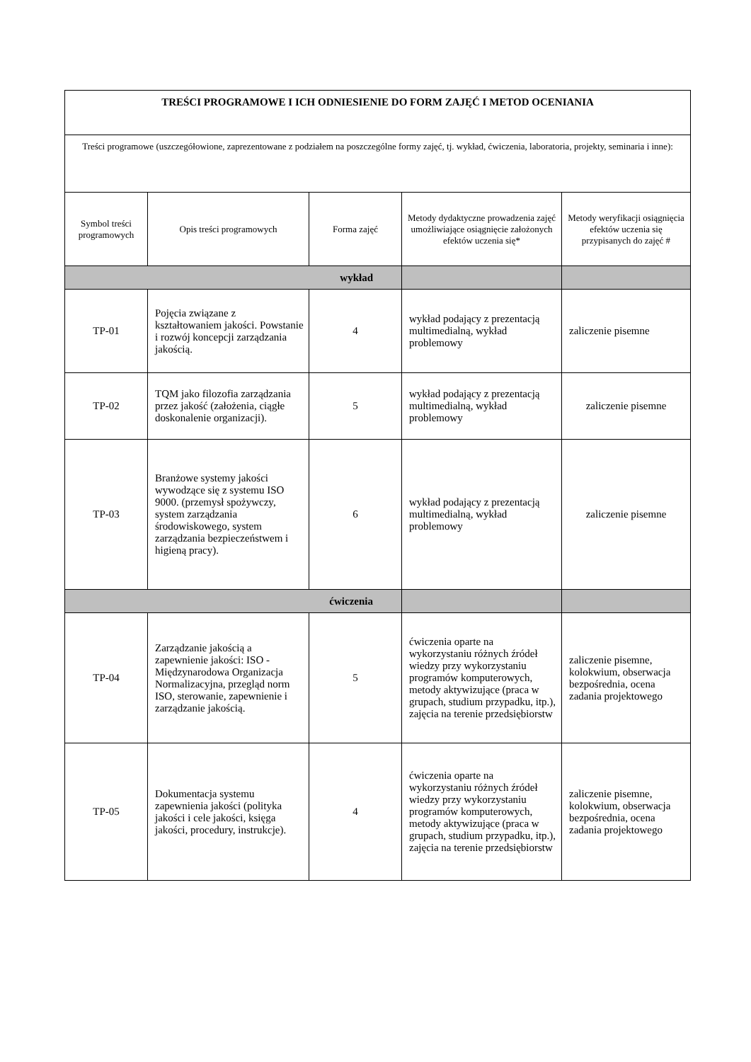| TREŚCI PROGRAMOWE I ICH ODNIESIENIE DO FORM ZAJĘĆ I METOD OCENIANIA | | | | |
| Treści programowe (uszczegółowione, zaprezentowane z podziałem na poszczególne formy zajęć, tj. wykład, ćwiczenia, laboratoria, projekty, seminaria i inne): | | | | |
| Symbol treści programowych | Opis treści programowych | Forma zajęć | Metody dydaktyczne prowadzenia zajęć umożliwiające osiągnięcie założonych efektów uczenia się* | Metody weryfikacji osiągnięcia efektów uczenia się przypisanych do zajęć # |
| wykład | | | | |
| TP-01 | Pojęcia związane z kształtowaniem jakości. Powstanie i rozwój koncepcji zarządzania jakością. | 4 | wykład podający z prezentacją multimedialną, wykład problemowy | zaliczenie pisemne |
| TP-02 | TQM jako filozofia zarządzania przez jakość (założenia, ciągłe doskonalenie organizacji). | 5 | wykład podający z prezentacją multimedialną, wykład problemowy | zaliczenie pisemne |
| TP-03 | Branżowe systemy jakości wywodzące się z systemu ISO 9000. (przemysł spożywczy, system zarządzania środowiskowego, system zarządzania bezpieczeństwem i higieną pracy). | 6 | wykład podający z prezentacją multimedialną, wykład problemowy | zaliczenie pisemne |
| ćwiczenia | | | | |
| TP-04 | Zarządzanie jakością a zapewnienie jakości: ISO - Międzynarodowa Organizacja Normalizacyjna, przegląd norm ISO, sterowanie, zapewnienie i zarządzanie jakością. | 5 | ćwiczenia oparte na wykorzystaniu różnych źródeł wiedzy przy wykorzystaniu programów komputerowych, metody aktywizujące (praca w grupach, studium przypadku, itp.), zajęcia na terenie przedsiębiorstw | zaliczenie pisemne, kolokwium, obserwacja bezpośrednia, ocena zadania projektowego |
| TP-05 | Dokumentacja systemu zapewnienia jakości (polityka jakości i cele jakości, księga jakości, procedury, instrukcje). | 4 | ćwiczenia oparte na wykorzystaniu różnych źródeł wiedzy przy wykorzystaniu programów komputerowych, metody aktywizujące (praca w grupach, studium przypadku, itp.), zajęcia na terenie przedsiębiorstw | zaliczenie pisemne, kolokwium, obserwacja bezpośrednia, ocena zadania projektowego |